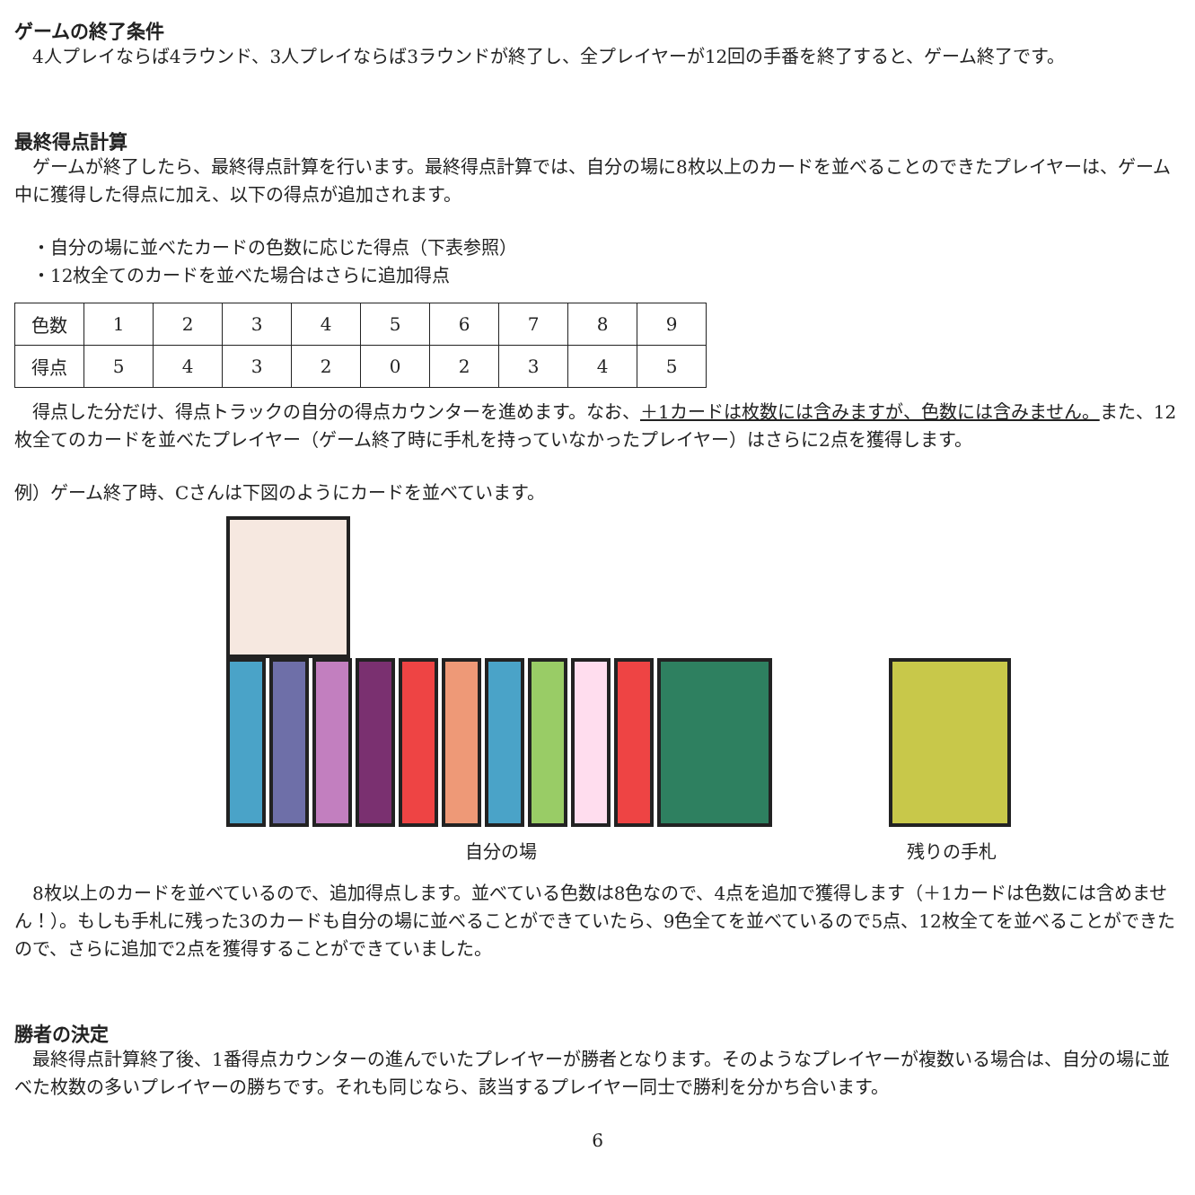ゲームの終了条件
　4人プレイならば4ラウンド、3人プレイならば3ラウンドが終了し、全プレイヤーが12回の手番を終了すると、ゲーム終了です。
最終得点計算
　ゲームが終了したら、最終得点計算を行います。最終得点計算では、自分の場に8枚以上のカードを並べることのできたプレイヤーは、ゲーム中に獲得した得点に加え、以下の得点が追加されます。
　・自分の場に並べたカードの色数に応じた得点（下表参照）
　・12枚全てのカードを並べた場合はさらに追加得点
| 色数 | 1 | 2 | 3 | 4 | 5 | 6 | 7 | 8 | 9 |
| 得点 | 5 | 4 | 3 | 2 | 0 | 2 | 3 | 4 | 5 |
　得点した分だけ、得点トラックの自分の得点カウンターを進めます。なお、＋1カードは枚数には含みますが、色数には含みません。また、12枚全てのカードを並べたプレイヤー（ゲーム終了時に手札を持っていなかったプレイヤー）はさらに2点を獲得します。
例）ゲーム終了時、Cさんは下図のようにカードを並べています。
自分の場
残りの手札
　8枚以上のカードを並べているので、追加得点します。並べている色数は8色なので、4点を追加で獲得します（＋1カードは色数には含めません！）。もしも手札に残った3のカードも自分の場に並べることができていたら、9色全てを並べているので5点、12枚全てを並べることができたので、さらに追加で2点を獲得することができていました。
勝者の決定
　最終得点計算終了後、1番得点カウンターの進んでいたプレイヤーが勝者となります。そのようなプレイヤーが複数いる場合は、自分の場に並べた枚数の多いプレイヤーの勝ちです。それも同じなら、該当するプレイヤー同士で勝利を分かち合います。
6